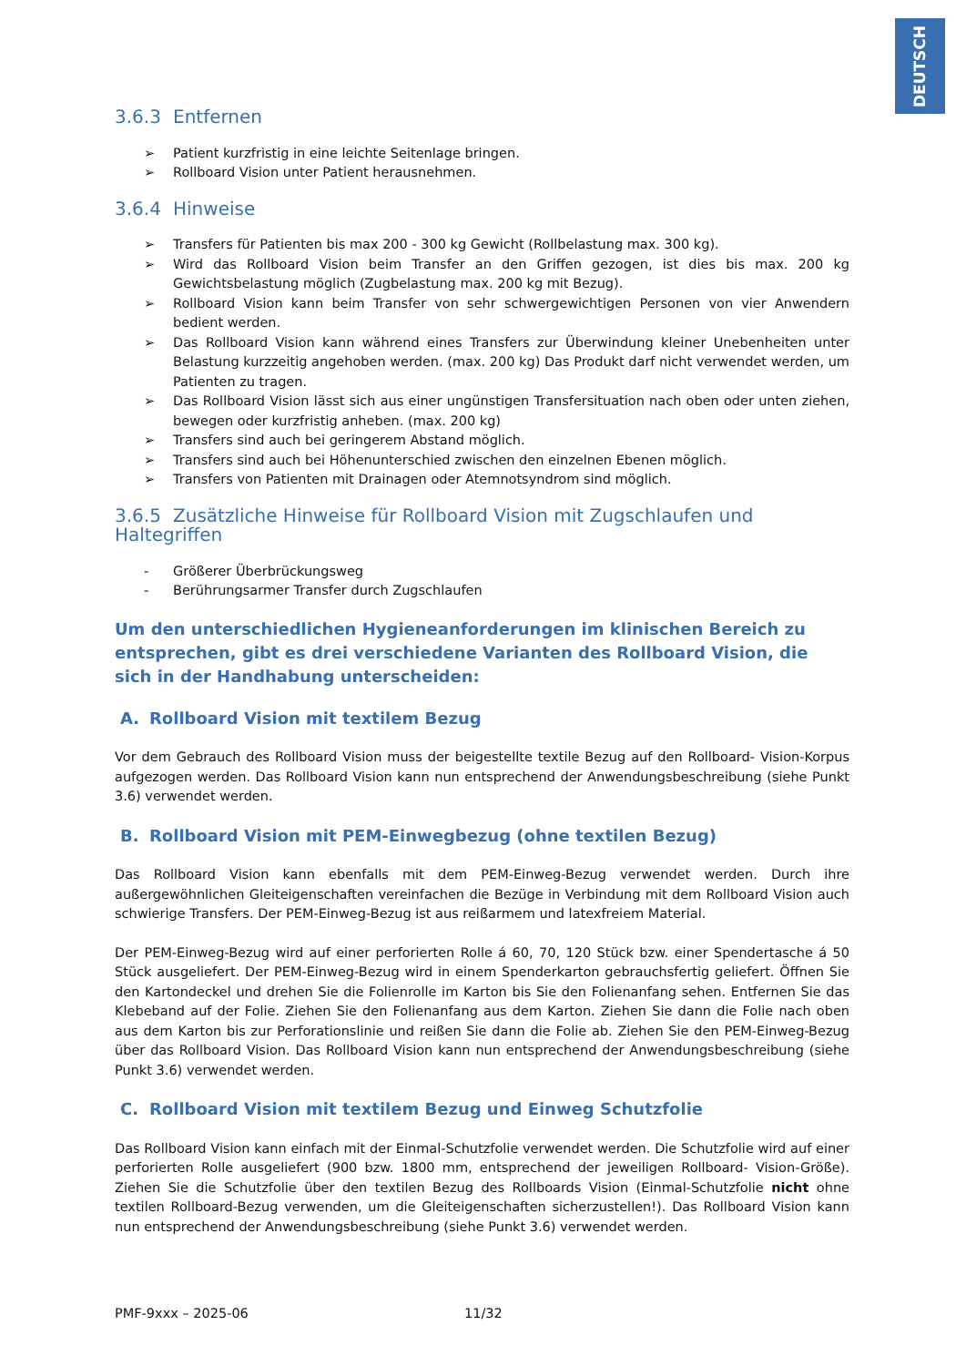DEUTSCH
3.6.3 Entfernen
➢ Patient kurzfristig in eine leichte Seitenlage bringen.
➢ Rollboard Vision unter Patient herausnehmen.
3.6.4 Hinweise
➢ Transfers für Patienten bis max 200 - 300 kg Gewicht (Rollbelastung max. 300 kg).
➢ Wird das Rollboard Vision beim Transfer an den Griffen gezogen, ist dies bis max. 200 kg Gewichtsbelastung möglich (Zugbelastung max. 200 kg mit Bezug).
➢ Rollboard Vision kann beim Transfer von sehr schwergewichtigen Personen von vier Anwendern bedient werden.
➢ Das Rollboard Vision kann während eines Transfers zur Überwindung kleiner Unebenheiten unter Belastung kurzzeitig angehoben werden. (max. 200 kg) Das Produkt darf nicht verwendet werden, um Patienten zu tragen.
➢ Das Rollboard Vision lässt sich aus einer ungünstigen Transfersituation nach oben oder unten ziehen, bewegen oder kurzfristig anheben. (max. 200 kg)
➢ Transfers sind auch bei geringerem Abstand möglich.
➢ Transfers sind auch bei Höhenunterschied zwischen den einzelnen Ebenen möglich.
➢ Transfers von Patienten mit Drainagen oder Atemnotsyndrom sind möglich.
3.6.5 Zusätzliche Hinweise für Rollboard Vision mit Zugschlaufen und Haltegriffen
- Größerer Überbrückungsweg
- Berührungsarmer Transfer durch Zugschlaufen
Um den unterschiedlichen Hygieneanforderungen im klinischen Bereich zu entsprechen, gibt es drei verschiedene Varianten des Rollboard Vision, die sich in der Handhabung unterscheiden:
A. Rollboard Vision mit textilem Bezug
Vor dem Gebrauch des Rollboard Vision muss der beigestellte textile Bezug auf den Rollboard- Vision-Korpus aufgezogen werden. Das Rollboard Vision kann nun entsprechend der Anwendungsbeschreibung (siehe Punkt 3.6) verwendet werden.
B. Rollboard Vision mit PEM-Einwegbezug (ohne textilen Bezug)
Das Rollboard Vision kann ebenfalls mit dem PEM-Einweg-Bezug verwendet werden. Durch ihre außergewöhnlichen Gleiteigenschaften vereinfachen die Bezüge in Verbindung mit dem Rollboard Vision auch schwierige Transfers. Der PEM-Einweg-Bezug ist aus reißarmem und latexfreiem Material.
Der PEM-Einweg-Bezug wird auf einer perforierten Rolle á 60, 70, 120 Stück bzw. einer Spendertasche á 50 Stück ausgeliefert. Der PEM-Einweg-Bezug wird in einem Spenderkarton gebrauchsfertig geliefert. Öffnen Sie den Kartondeckel und drehen Sie die Folienrolle im Karton bis Sie den Folienanfang sehen. Entfernen Sie das Klebeband auf der Folie. Ziehen Sie den Folienanfang aus dem Karton. Ziehen Sie dann die Folie nach oben aus dem Karton bis zur Perforationslinie und reißen Sie dann die Folie ab. Ziehen Sie den PEM-Einweg-Bezug über das Rollboard Vision. Das Rollboard Vision kann nun entsprechend der Anwendungsbeschreibung (siehe Punkt 3.6) verwendet werden.
C. Rollboard Vision mit textilem Bezug und Einweg Schutzfolie
Das Rollboard Vision kann einfach mit der Einmal-Schutzfolie verwendet werden. Die Schutzfolie wird auf einer perforierten Rolle ausgeliefert (900 bzw. 1800 mm, entsprechend der jeweiligen Rollboard- Vision-Größe). Ziehen Sie die Schutzfolie über den textilen Bezug des Rollboards Vision (Einmal-Schutzfolie nicht ohne textilen Rollboard-Bezug verwenden, um die Gleiteigenschaften sicherzustellen!). Das Rollboard Vision kann nun entsprechend der Anwendungsbeschreibung (siehe Punkt 3.6) verwendet werden.
PMF-9xxx – 2025-06 11/32